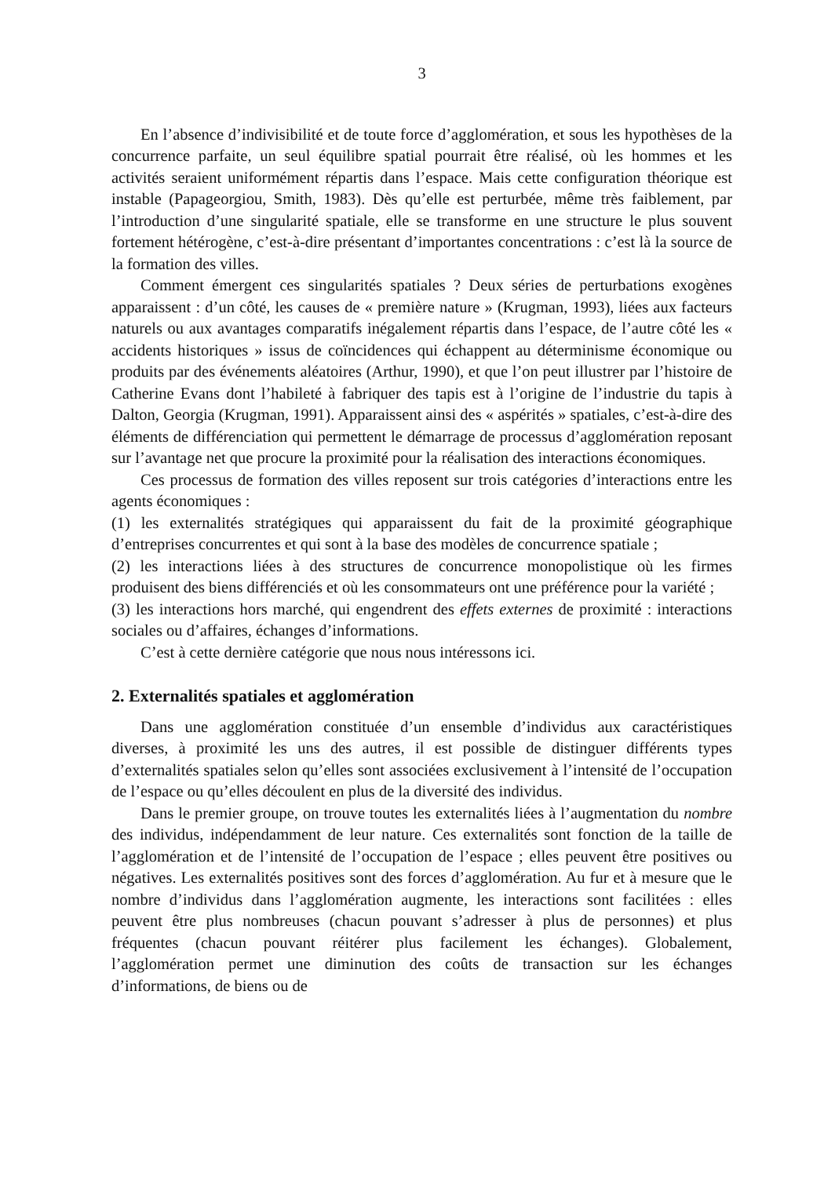3
En l’absence d’indivisibilité et de toute force d’agglomération, et sous les hypothèses de la concurrence parfaite, un seul équilibre spatial pourrait être réalisé, où les hommes et les activités seraient uniformément répartis dans l’espace. Mais cette configuration théorique est instable (Papageorgiou, Smith, 1983). Dès qu’elle est perturbée, même très faiblement, par l’introduction d’une singularité spatiale, elle se transforme en une structure le plus souvent fortement hétérogène, c’est-à-dire présentant d’importantes concentrations : c’est là la source de la formation des villes.
Comment émergent ces singularités spatiales ? Deux séries de perturbations exogènes apparaissent : d’un côté, les causes de « première nature » (Krugman, 1993), liées aux facteurs naturels ou aux avantages comparatifs inégalement répartis dans l’espace, de l’autre côté les « accidents historiques » issus de coïncidences qui échappent au déterminisme économique ou produits par des événements aléatoires (Arthur, 1990), et que l’on peut illustrer par l’histoire de Catherine Evans dont l’habileté à fabriquer des tapis est à l’origine de l’industrie du tapis à Dalton, Georgia (Krugman, 1991). Apparaissent ainsi des « aspérités » spatiales, c’est-à-dire des éléments de différenciation qui permettent le démarrage de processus d’agglomération reposant sur l’avantage net que procure la proximité pour la réalisation des interactions économiques.
Ces processus de formation des villes reposent sur trois catégories d’interactions entre les agents économiques :
(1) les externalités stratégiques qui apparaissent du fait de la proximité géographique d’entreprises concurrentes et qui sont à la base des modèles de concurrence spatiale ;
(2) les interactions liées à des structures de concurrence monopolistique où les firmes produisent des biens différenciés et où les consommateurs ont une préférence pour la variété ;
(3) les interactions hors marché, qui engendrent des effets externes de proximité : interactions sociales ou d’affaires, échanges d’informations.
C’est à cette dernière catégorie que nous nous intéressons ici.
2. Externalités spatiales et agglomération
Dans une agglomération constituée d’un ensemble d’individus aux caractéristiques diverses, à proximité les uns des autres, il est possible de distinguer différents types d’externalités spatiales selon qu’elles sont associées exclusivement à l’intensité de l’occupation de l’espace ou qu’elles découlent en plus de la diversité des individus.
Dans le premier groupe, on trouve toutes les externalités liées à l’augmentation du nombre des individus, indépendamment de leur nature. Ces externalités sont fonction de la taille de l’agglomération et de l’intensité de l’occupation de l’espace ; elles peuvent être positives ou négatives. Les externalités positives sont des forces d’agglomération. Au fur et à mesure que le nombre d’individus dans l’agglomération augmente, les interactions sont facilitées : elles peuvent être plus nombreuses (chacun pouvant s’adresser à plus de personnes) et plus fréquentes (chacun pouvant réitérer plus facilement les échanges). Globalement, l’agglomération permet une diminution des coûts de transaction sur les échanges d’informations, de biens ou de